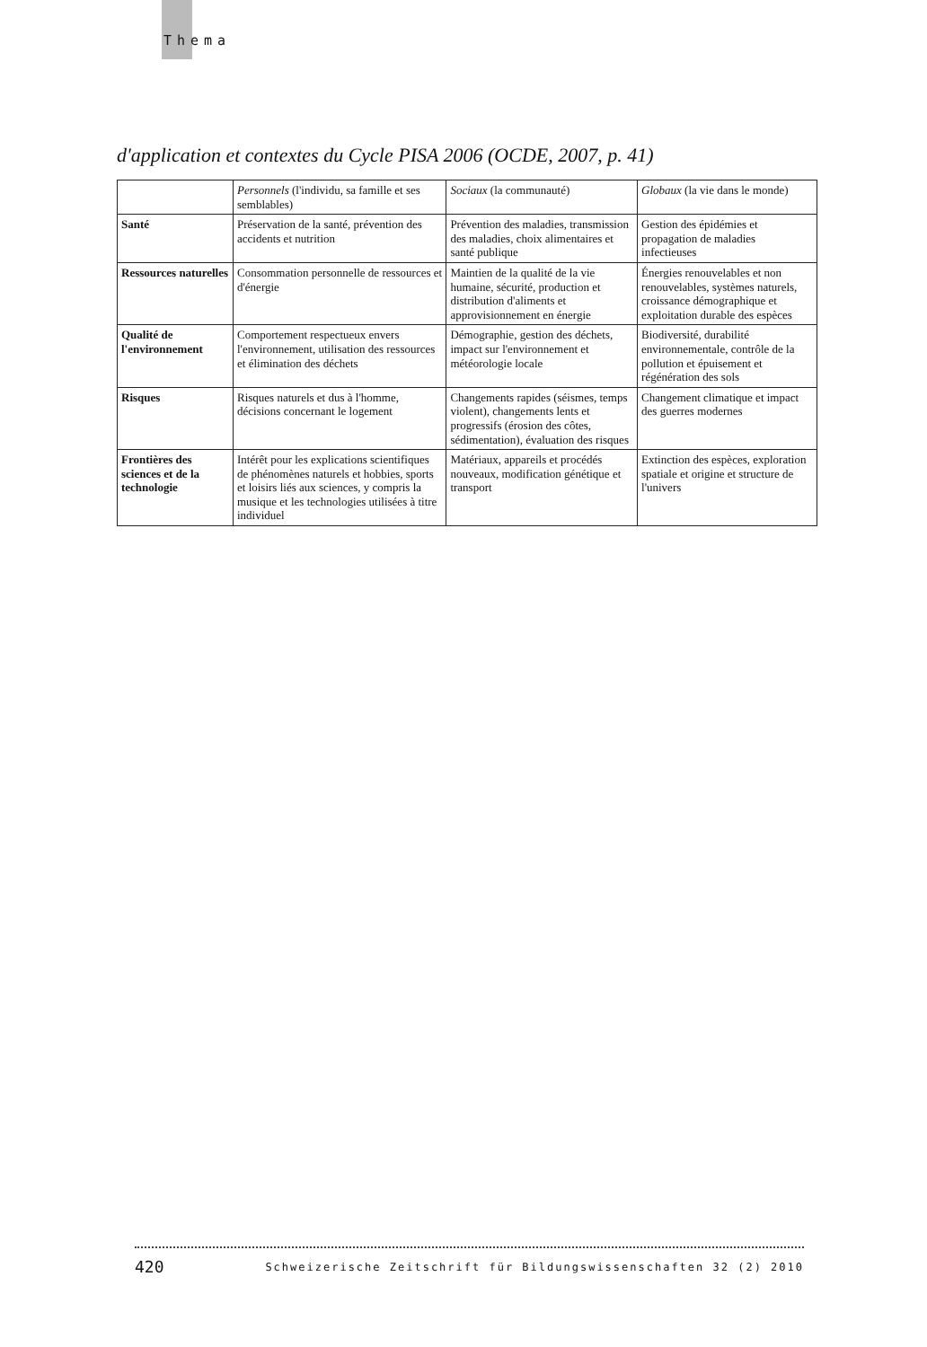Thema
d'application et contextes du Cycle PISA 2006 (OCDE, 2007, p. 41)
| | Personnels (l'individu, sa famille et ses semblables) | Sociaux (la communauté) | Globaux (la vie dans le monde) |
| --- | --- | --- | --- |
| Santé | Préservation de la santé, prévention des accidents et nutrition | Prévention des maladies, transmission des maladies, choix alimentaires et santé publique | Gestion des épidémies et propagation de maladies infectieuses |
| Ressources naturelles | Consommation personnelle de ressources et d'énergie | Maintien de la qualité de la vie humaine, sécurité, production et distribution d'aliments et approvisionnement en énergie | Énergies renouvelables et non renouvelables, systèmes naturels, croissance démographique et exploitation durable des espèces |
| Qualité de l'environnement | Comportement respectueux envers l'environnement, utilisation des ressources et élimination des déchets | Démographie, gestion des déchets, impact sur l'environnement et météorologie locale | Biodiversité, durabilité environnementale, contrôle de la pollution et épuisement et régénération des sols |
| Risques | Risques naturels et dus à l'homme, décisions concernant le logement | Changements rapides (séismes, temps violent), changements lents et progressifs (érosion des côtes, sédimentation), évaluation des risques | Changement climatique et impact des guerres modernes |
| Frontières des sciences et de la technologie | Intérêt pour les explications scientifiques de phénomènes naturels et hobbies, sports et loisirs liés aux sciences, y compris la musique et les technologies utilisées à titre individuel | Matériaux, appareils et procédés nouveaux, modification génétique et transport | Extinction des espèces, exploration spatiale et origine et structure de l'univers |
420 Schweizerische Zeitschrift für Bildungswissenschaften 32 (2) 2010